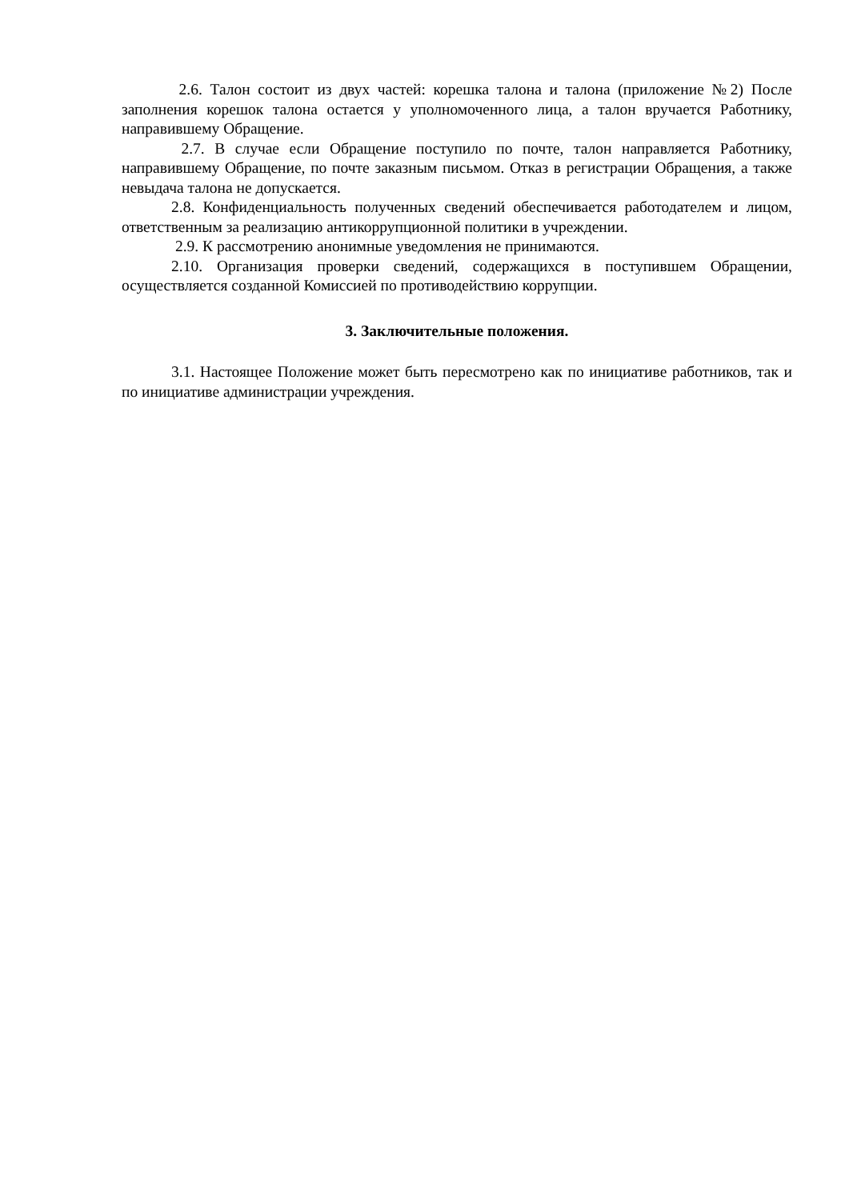2.6. Талон состоит из двух частей: корешка талона и талона (приложение №2) После заполнения корешок талона остается у уполномоченного лица, а талон вручается Работнику, направившему Обращение.
2.7. В случае если Обращение поступило по почте, талон направляется Работнику, направившему Обращение, по почте заказным письмом. Отказ в регистрации Обращения, а также невыдача талона не допускается.
2.8. Конфиденциальность полученных сведений обеспечивается работодателем и лицом, ответственным за реализацию антикоррупционной политики в учреждении.
2.9. К рассмотрению анонимные уведомления не принимаются.
2.10. Организация проверки сведений, содержащихся в поступившем Обращении, осуществляется созданной Комиссией по противодействию коррупции.
3. Заключительные положения.
3.1. Настоящее Положение может быть пересмотрено как по инициативе работников, так и по инициативе администрации учреждения.